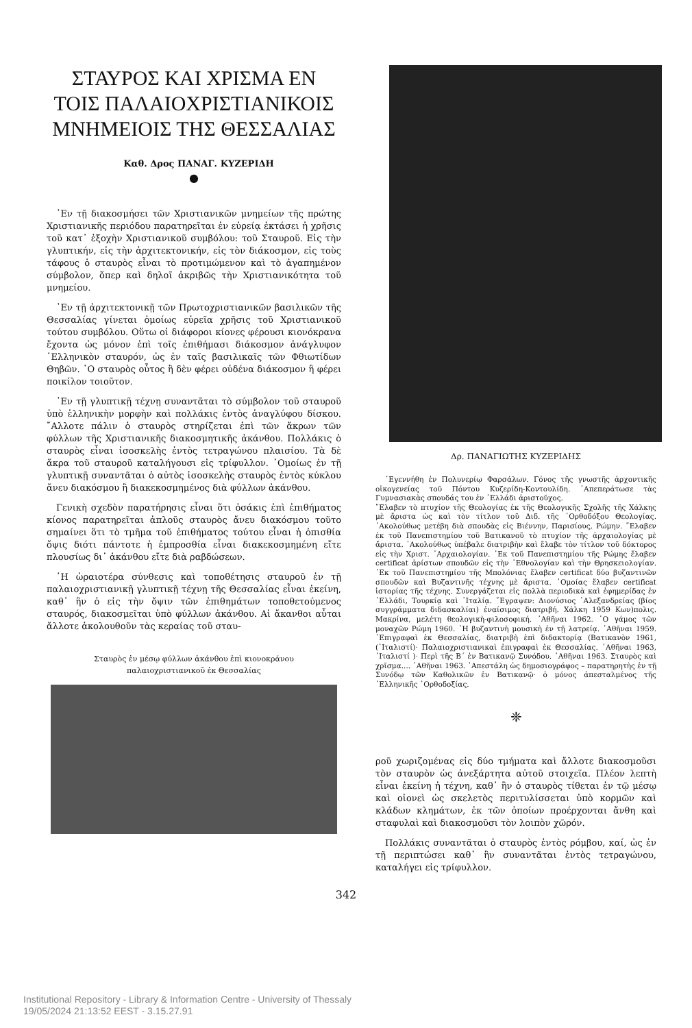ΣΤΑΥΡΟΣ ΚΑΙ ΧΡΙΣΜΑ ΕΝ ΤΟΙΣ ΠΑΛΑΙΟΧΡΙΣΤΙΑΝΙΚΟΙΣ ΜΝΗΜΕΙΟΙΣ ΤΗΣ ΘΕΣΣΑΛΙΑΣ
Καθ. Δρος ΠΑΝΑΓ. ΚΥΖΕΡΙΔΗ
●
᾽Εν τῇ διακοσμήσει τῶν Χριστιανικῶν μνημείων τῆς πρώτης Χριστιανικῆς περιόδου παρατηρεῖται ἐν εὐρείᾳ ἐκτάσει ἡ χρῆσις τοῦ κατ᾽ ἐξοχὴν Χριστιανικοῦ συμβόλου: τοῦ Σταυροῦ. Εἰς τὴν γλυπτικήν, εἰς τὴν ἀρχιτεκτονικήν, εἰς τὸν διάκοσμον, εἰς τοὺς τάφους ὁ σταυρὸς εἶναι τὸ προτιμώμενον καὶ τὸ ἀγαπημένον σύμβολον, ὅπερ καὶ δηλοῖ ἀκριβῶς τὴν Χριστιανικότητα τοῦ μνημείου.
᾽Εν τῇ ἀρχιτεκτονικῇ τῶν Πρωτοχριστιανικῶν βασιλικῶν τῆς Θεσσαλίας γίνεται ὁμοίως εὐρεῖα χρῆσις τοῦ Χριστιανικοῦ τούτου συμβόλου. Οὕτω οἱ διάφοροι κίονες φέρουσι κιονόκρανα ἔχοντα ὡς μόνον ἐπὶ τοῖς ἐπιθήμασι διάκοσμον ἀνάγλυφον ῾Ελληνικὸν σταυρόν, ὡς ἐν ταῖς βασιλικαῖς τῶν Φθιωτίδων Θηβῶν. ῾Ο σταυρὸς οὗτος ἢ δὲν φέρει οὐδένα διάκοσμον ἢ φέρει ποικίλον τοιοῦτον.
᾽Εν τῇ γλυπτικῇ τέχνῃ συναντᾶται τὸ σύμβολον τοῦ σταυροῦ ὑπὸ ἑλληνικὴν μορφὴν καὶ πολλάκις ἐντὸς ἀναγλύφου δίσκου. ῎Αλλοτε πάλιν ὁ σταυρὸς στηρίζεται ἐπὶ τῶν ἄκρων τῶν φύλλων τῆς Χριστιανικῆς διακοσμητικῆς ἀκάνθου. Πολλάκις ὁ σταυρὸς εἶναι ἰσοσκελὴς ἐντὸς τετραγώνου πλαισίου. Τὰ δὲ ἄκρα τοῦ σταυροῦ καταλήγουσι εἰς τρίφυλλον. ῾Ομοίως ἐν τῇ γλυπτικῇ συναντᾶται ὁ αὐτὸς ἰσοσκελὴς σταυρὸς ἐντὸς κύκλου ἄνευ διακόσμου ἢ διακεκοσμημένος διὰ φύλλων ἀκάνθου.
Γενικὴ σχεδὸν παρατήρησις εἶναι ὅτι ὁσάκις ἐπὶ ἐπιθήματος κίονος παρατηρεῖται ἁπλοῦς σταυρὸς ἄνευ διακόσμου τοῦτο σημαίνει ὅτι τὸ τμῆμα τοῦ ἐπιθήματος τούτου εἶναι ἡ ὀπισθία ὄψις διότι πάντοτε ἡ ἐμπροσθία εἶναι διακεκοσμημένη εἴτε πλουσίως δι᾽ ἀκάνθου εἴτε διὰ ραβδώσεων.
῾Η ὡραιοτέρα σύνθεσις καὶ τοποθέτησις σταυροῦ ἐν τῇ παλαιοχριστιανικῇ γλυπτικῇ τέχνῃ τῆς Θεσσαλίας εἶναι ἐκείνη, καθ᾽ ἣν ὁ εἰς τὴν ὄψιν τῶν ἐπιθημάτων τοποθετούμενος σταυρός, διακοσμεῖται ὑπὸ φύλλων ἀκάνθου. Αἱ ἄκανθοι αὗται ἄλλοτε ἀκολουθοῦν τὰς κεραίας τοῦ σταυ-
Σταυρὸς ἐν μέσῳ φύλλων ἀκάνθου ἐπὶ κιονοκράνου
παλαιοχριστιανικοῦ ἐκ Θεσσαλίας
Δρ. ΠΑΝΑΓΙΩΤΗΣ ΚΥΖΕΡΙΔΗΣ
᾽Εγεννήθη ἐν Πολυνερίῳ Φαρσάλων. Γόνος τῆς γνωστῆς ἀρχοντικῆς οἰκογενείας τοῦ Πόντου Κυζερίδη-Κοντουλίδη. ᾽Απεπεράτωσε τὰς Γυμνασιακὰς σπουδάς του ἐν ᾽Ελλάδι ἀριστοῦχος.
῎Ελαβεν τὸ πτυχίον τῆς Θεολογίας ἐκ τῆς Θεολογικῆς Σχολῆς τῆς Χάλκης μὲ ἄριστα ὡς καὶ τὸν τίτλον τοῦ Διδ. τῆς ᾽Ορθοδόξου Θεολογίας. ᾽Ακολούθως μετέβη διὰ σπουδὰς εἰς Βιέννην, Παρισίους, Ρώμην. ῎Ελαβεν ἐκ τοῦ Πανεπιστημίου τοῦ Βατικανοῦ τὸ πτυχίον τῆς ἀρχαιολογίας μὲ ἄριστα. ᾽Ακολούθως ὑπέβαλε διατριβὴν καὶ ἔλαβε τὸν τίτλον τοῦ δόκτορος εἰς τὴν Χριστ. ᾽Αρχαιολογίαν. ᾽Εκ τοῦ Πανεπιστημίου τῆς Ρώμης ἔλαβεν certificat ἀρίστων σπουδῶν εἰς τὴν ᾽Εθνολογίαν καὶ τὴν Θρησκειολογίαν. ᾽Εκ τοῦ Πανεπιστημίου τῆς Μπολόνιας ἔλαβεν certificat δύο βυζαντινῶν σπουδῶν καὶ Βυζαντινῆς τέχνης μὲ ἄριστα. ῾Ομοίας ἔλαβεν certificat ἱστορίας τῆς τέχνης. Συνεργάζεται εἰς πολλὰ περιοδικὰ καὶ ἐφημερίδας ἐν ῾Ελλάδι, Τουρκίᾳ καὶ ᾽Ιταλίᾳ. ῎Εγραψεν: Διονύσιος ᾽Αλεξανδρείας (βίος συγγράμματα διδασκαλίαι) ἐναίσιμος διατριβή. Χάλκη 1959 Κων)πολις. Μακρίνα, μελέτη θεολογικὴ-φιλοσοφική. ᾽Αθῆναι 1962. ῾Ο γάμος τῶν μοναχῶν Ρώμη 1960. ῾Η βυζαντινὴ μουσικὴ ἐν τῇ λατρείᾳ. ᾽Αθῆναι 1959. ᾽Επιγραφαὶ ἐκ Θεσσαλίας, διατριβὴ ἐπὶ διδακτορίᾳ (Βατικανὸν 1961, (᾽Ιταλιστί)· Παλαιοχριστιανικαὶ ἐπιγραφαὶ ἐκ Θεσσαλίας. ᾽Αθῆναι 1963, ᾽Ιταλιστί )· Περὶ τῆς Β΄ ἐν Βατικανῷ Συνόδου. ᾽Αθῆναι 1963. Σταυρὸς καὶ χρῖσμα.... ᾽Αθῆναι 1963. ᾽Απεστάλη ὡς δημοσιογράφος – παρατηρητὴς ἐν τῇ Συνόδῳ τῶν Καθολικῶν ἐν Βατικανῷ· ὁ μόνος ἀπεσταλμένος τῆς ῾Ελληνικῆς ᾽Ορθοδοξίας.
❈
ροῦ χωριζομένας εἰς δύο τμήματα καὶ ἄλλοτε διακοσμοῦσι τὸν σταυρὸν ὡς ἀνεξάρτητα αὐτοῦ στοιχεῖα. Πλέον λεπτὴ εἶναι ἐκείνη ἡ τέχνη, καθ᾽ ἣν ὁ σταυρὸς τίθεται ἐν τῷ μέσῳ καὶ οἱονεὶ ὡς σκελετὸς περιτυλίσσεται ὑπὸ κορμῶν καὶ κλάδων κλημάτων, ἐκ τῶν ὁποίων προέρχονται ἄνθη καὶ σταφυλαὶ καὶ διακοσμοῦσι τὸν λοιπὸν χῶρόν.
Πολλάκις συναντᾶται ὁ σταυρὸς ἐντὸς ρόμβου, καί, ὡς ἐν τῇ περιπτώσει καθ᾽ ἣν συναντᾶται ἐντὸς τετραγώνου, καταλήγει εἰς τρίφυλλον.
342
Institutional Repository - Library & Information Centre - University of Thessaly
19/05/2024 21:13:52 EEST - 3.15.27.91